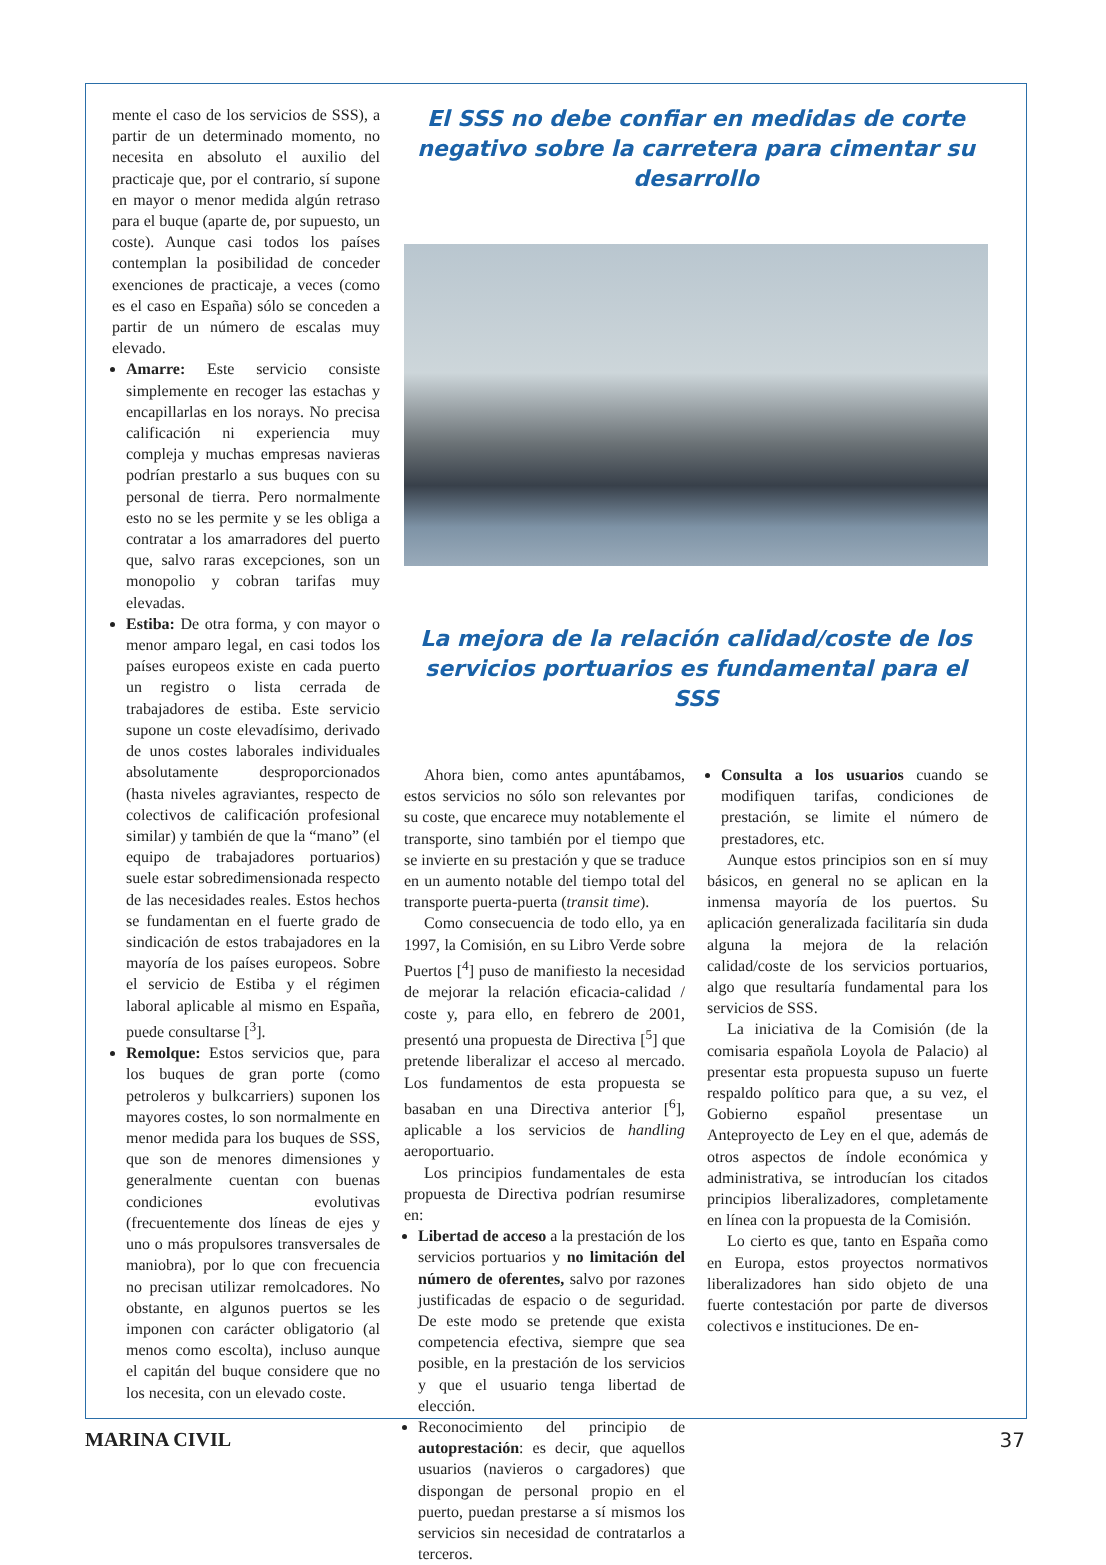mente el caso de los servicios de SSS), a partir de un determinado momento, no necesita en absoluto el auxilio del practicaje que, por el contrario, sí supone en mayor o menor medida algún retraso para el buque (aparte de, por supuesto, un coste). Aunque casi todos los países contemplan la posibilidad de conceder exenciones de practicaje, a veces (como es el caso en España) sólo se conceden a partir de un número de escalas muy elevado.
Amarre: Este servicio consiste simplemente en recoger las estachas y encapillarlas en los norays. No precisa calificación ni experiencia muy compleja y muchas empresas navieras podrían prestarlo a sus buques con su personal de tierra. Pero normalmente esto no se les permite y se les obliga a contratar a los amarradores del puerto que, salvo raras excepciones, son un monopolio y cobran tarifas muy elevadas.
Estiba: De otra forma, y con mayor o menor amparo legal, en casi todos los países europeos existe en cada puerto un registro o lista cerrada de trabajadores de estiba. Este servicio supone un coste elevadísimo, derivado de unos costes laborales individuales absolutamente desproporcionados (hasta niveles agraviantes, respecto de colectivos de calificación profesional similar) y también de que la “mano” (el equipo de trabajadores portuarios) suele estar sobredimensionada respecto de las necesidades reales. Estos hechos se fundamentan en el fuerte grado de sindicación de estos trabajadores en la mayoría de los países europeos. Sobre el servicio de Estiba y el régimen laboral aplicable al mismo en España, puede consultarse [<sup>3</sup>].
Remolque: Estos servicios que, para los buques de gran porte (como petroleros y bulkcarriers) suponen los mayores costes, lo son normalmente en menor medida para los buques de SSS, que son de menores dimensiones y generalmente cuentan con buenas condiciones evolutivas (frecuentemente dos líneas de ejes y uno o más propulsores transversales de maniobra), por lo que con frecuencia no precisan utilizar remolcadores. No obstante, en algunos puertos se les imponen con carácter obligatorio (al menos como escolta), incluso aunque el capitán del buque considere que no los necesita, con un elevado coste.
El SSS no debe confiar en medidas de corte negativo sobre la carretera para cimentar su desarrollo
La mejora de la relación calidad/coste de los servicios portuarios es fundamental para el SSS
Ahora bien, como antes apuntábamos, estos servicios no sólo son relevantes por su coste, que encarece muy notablemente el transporte, sino también por el tiempo que se invierte en su prestación y que se traduce en un aumento notable del tiempo total del transporte puerta-puerta (transit time).
Como consecuencia de todo ello, ya en 1997, la Comisión, en su Libro Verde sobre Puertos [<sup>4</sup>] puso de manifiesto la necesidad de mejorar la relación eficacia-calidad / coste y, para ello, en febrero de 2001, presentó una propuesta de Directiva [<sup>5</sup>] que pretende liberalizar el acceso al mercado. Los fundamentos de esta propuesta se basaban en una Directiva anterior [<sup>6</sup>], aplicable a los servicios de handling aeroportuario.
Los principios fundamentales de esta propuesta de Directiva podrían resumirse en:
Libertad de acceso a la prestación de los servicios portuarios y no limitación del número de oferentes, salvo por razones justificadas de espacio o de seguridad. De este modo se pretende que exista competencia efectiva, siempre que sea posible, en la prestación de los servicios y que el usuario tenga libertad de elección.
Reconocimiento del principio de autoprestación: es decir, que aquellos usuarios (navieros o cargadores) que dispongan de personal propio en el puerto, puedan prestarse a sí mismos los servicios sin necesidad de contratarlos a terceros.
Consulta a los usuarios cuando se modifiquen tarifas, condiciones de prestación, se limite el número de prestadores, etc.
Aunque estos principios son en sí muy básicos, en general no se aplican en la inmensa mayoría de los puertos. Su aplicación generalizada facilitaría sin duda alguna la mejora de la relación calidad/coste de los servicios portuarios, algo que resultaría fundamental para los servicios de SSS.
La iniciativa de la Comisión (de la comisaria española Loyola de Palacio) al presentar esta propuesta supuso un fuerte respaldo político para que, a su vez, el Gobierno español presentase un Anteproyecto de Ley en el que, además de otros aspectos de índole económica y administrativa, se introducían los citados principios liberalizadores, completamente en línea con la propuesta de la Comisión.
Lo cierto es que, tanto en España como en Europa, estos proyectos normativos liberalizadores han sido objeto de una fuerte contestación por parte de diversos colectivos e instituciones. De en-
MARINA CIVIL 37